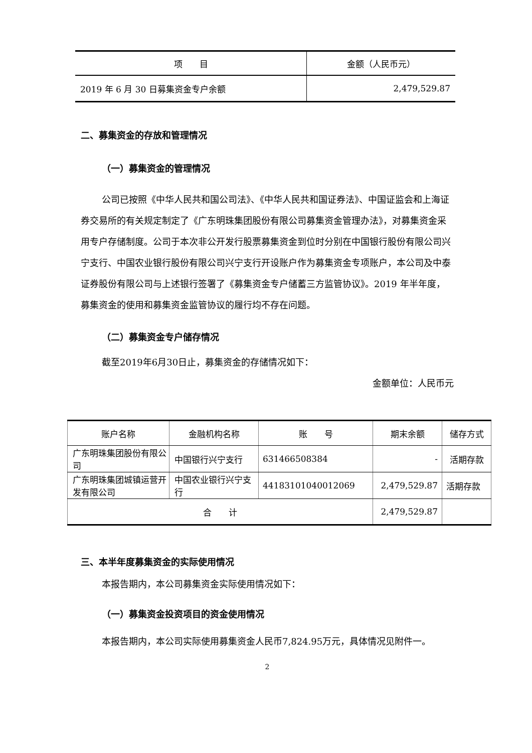| 项 目 | 金额（人民币元） |
| --- | --- |
| 2019 年 6 月 30 日募集资金专户余额 | 2,479,529.87 |
二、募集资金的存放和管理情况
（一）募集资金的管理情况
公司已按照《中华人民共和国公司法》、《中华人民共和国证券法》、中国证监会和上海证券交易所的有关规定制定了《广东明珠集团股份有限公司募集资金管理办法》，对募集资金采用专户存储制度。公司于本次非公开发行股票募集资金到位时分别在中国银行股份有限公司兴宁支行、中国农业银行股份有限公司兴宁支行开设账户作为募集资金专项账户，本公司及中泰证券股份有限公司与上述银行签署了《募集资金专户储蓄三方监管协议》。2019 年半年度，募集资金的使用和募集资金监管协议的履行均不存在问题。
（二）募集资金专户储存情况
截至2019年6月30日止，募集资金的存储情况如下：
金额单位：人民币元
| 账户名称 | 金融机构名称 | 账 号 | 期末余额 | 储存方式 |
| --- | --- | --- | --- | --- |
| 广东明珠集团股份有限公司 | 中国银行兴宁支行 | 631466508384 | - | 活期存款 |
| 广东明珠集团城镇运营开发有限公司 | 中国农业银行兴宁支行 | 44183101040012069 | 2,479,529.87 | 活期存款 |
| 合 计 | | | 2,479,529.87 | |
三、本半年度募集资金的实际使用情况
本报告期内，本公司募集资金实际使用情况如下：
（一）募集资金投资项目的资金使用情况
本报告期内，本公司实际使用募集资金人民币7,824.95万元，具体情况见附件一。
2